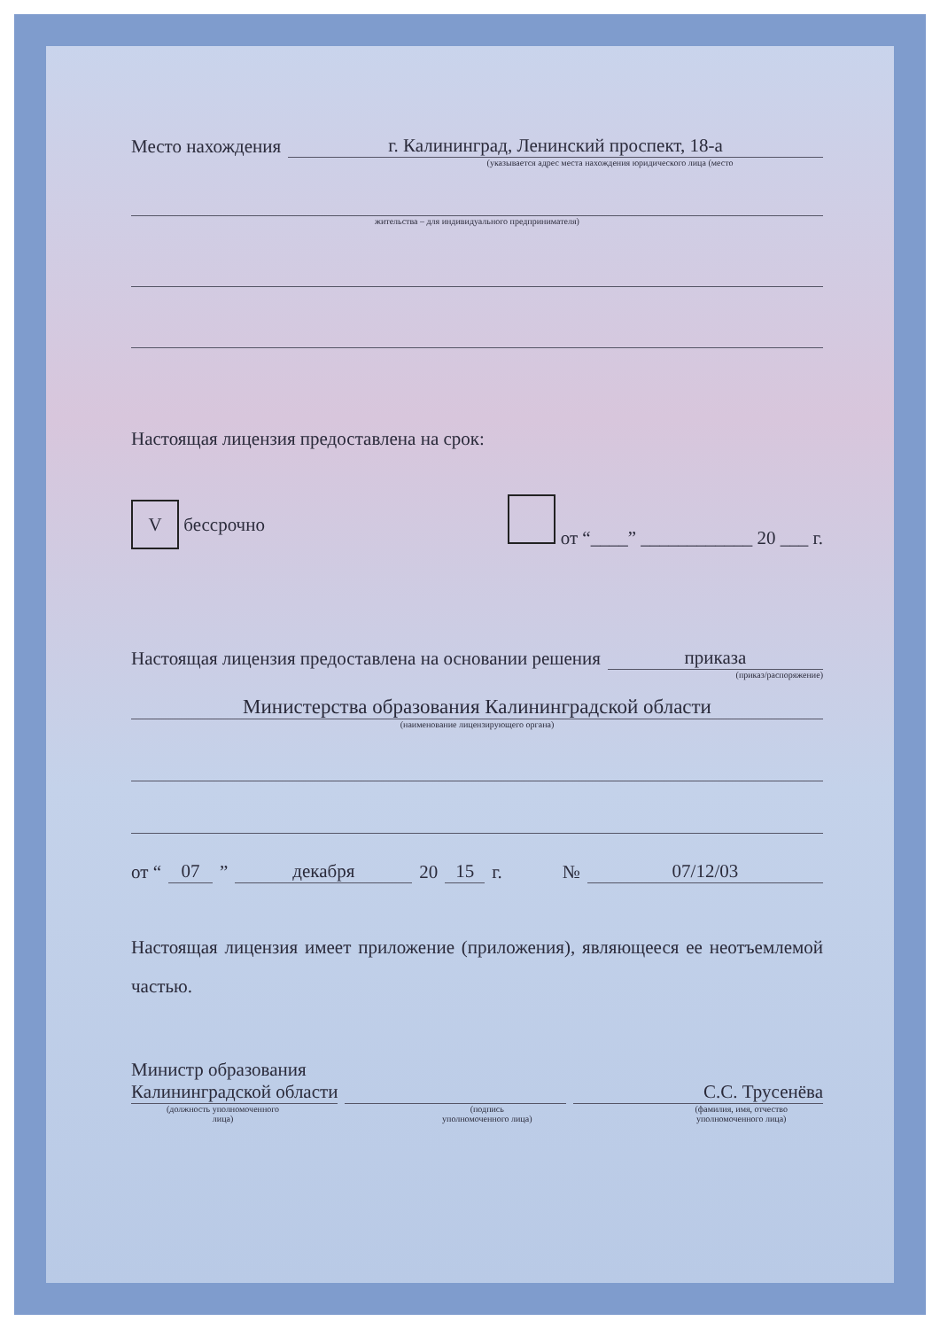Место нахождения г. Калининград, Ленинский проспект, 18-а
(указывается адрес места нахождения юридического лица (место
жительства – для индивидуального предпринимателя)
Настоящая лицензия предоставлена на срок:
V бессрочно от “____” ____________ 20 ___ г.
Настоящая лицензия предоставлена на основании решения приказа
(приказ/распоряжение)
Министерства образования Калининградской области
(наименование лицензирующего органа)
от “07” декабря 20 15 г. № 07/12/03
Настоящая лицензия имеет приложение (приложения), являющееся ее неотъемлемой частью.
Министр образования
Калининградской области С.С. Трусенёва
(должность уполномоченного
лица) (подпись
уполномоченного лица) (фамилия, имя, отчество
уполномоченного лица)